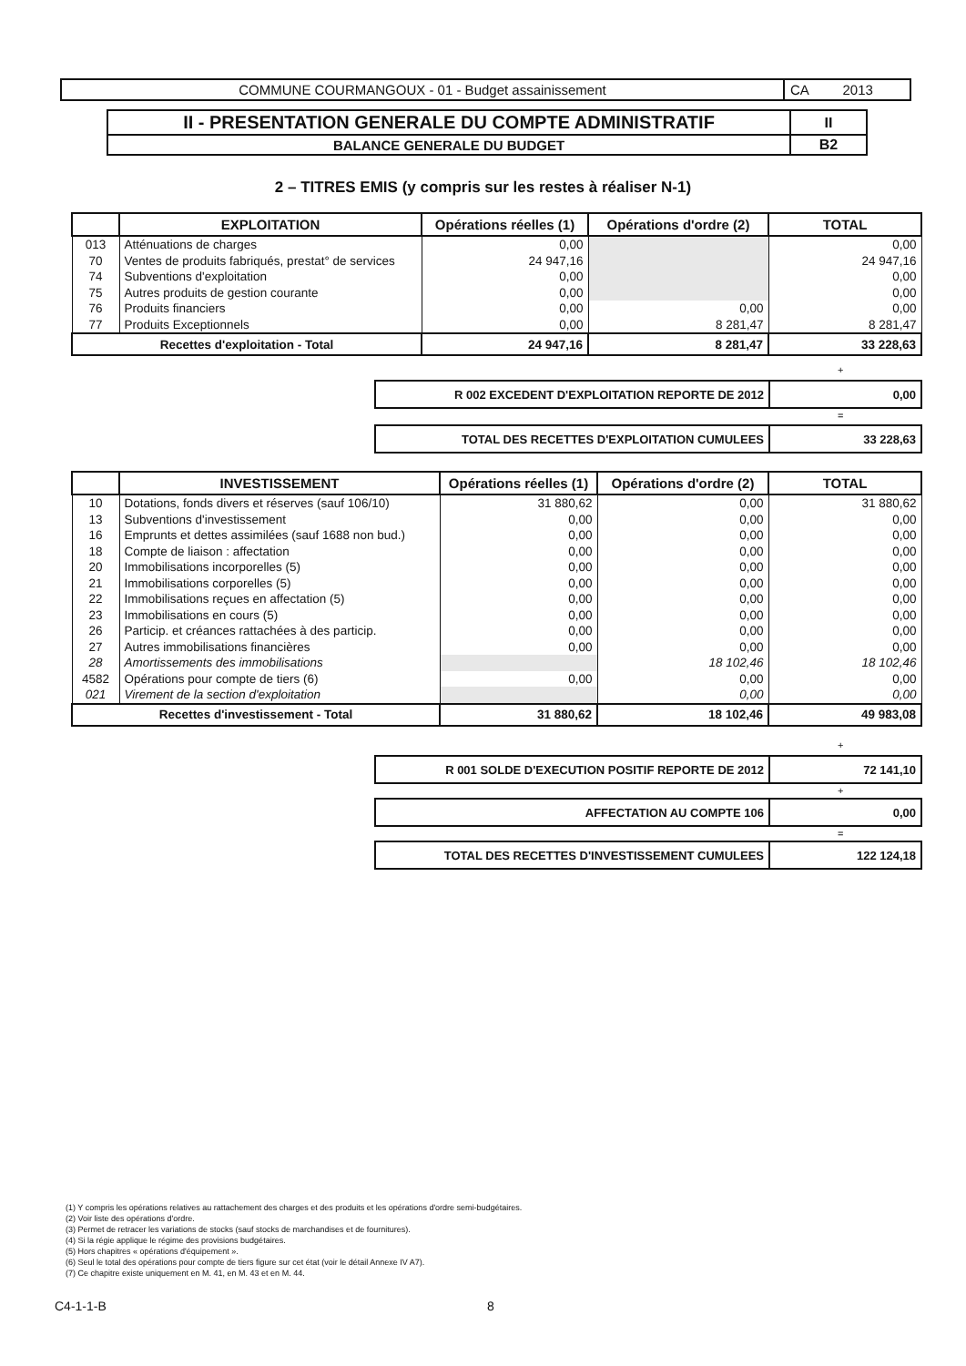| COMMUNE COURMANGOUX - 01 - Budget assainissement | CA 2013 |
| II - PRESENTATION GENERALE DU COMPTE ADMINISTRATIF | II |
| BALANCE GENERALE DU BUDGET | B2 |
2 – TITRES EMIS (y compris sur les restes à réaliser N-1)
| | EXPLOITATION | Opérations réelles (1) | Opérations d'ordre (2) | TOTAL |
| --- | --- | --- | --- | --- |
| 013 | Atténuations de charges | 0,00 | | 0,00 |
| 70 | Ventes de produits fabriqués, prestat° de services | 24 947,16 | | 24 947,16 |
| 74 | Subventions d'exploitation | 0,00 | | 0,00 |
| 75 | Autres produits de gestion courante | 0,00 | | 0,00 |
| 76 | Produits financiers | 0,00 | 0,00 | 0,00 |
| 77 | Produits Exceptionnels | 0,00 | 8 281,47 | 8 281,47 |
| Recettes d'exploitation - Total | | 24 947,16 | 8 281,47 | 33 228,63 |
+
| R 002 EXCEDENT D'EXPLOITATION REPORTE DE 2012 | 0,00 |
=
| TOTAL DES RECETTES D'EXPLOITATION CUMULEES | 33 228,63 |
| | INVESTISSEMENT | Opérations réelles (1) | Opérations d'ordre (2) | TOTAL |
| --- | --- | --- | --- | --- |
| 10 | Dotations, fonds divers et réserves (sauf 106/10) | 31 880,62 | 0,00 | 31 880,62 |
| 13 | Subventions d'investissement | 0,00 | 0,00 | 0,00 |
| 16 | Emprunts et dettes assimilées (sauf 1688 non bud.) | 0,00 | 0,00 | 0,00 |
| 18 | Compte de liaison : affectation | 0,00 | 0,00 | 0,00 |
| 20 | Immobilisations incorporelles (5) | 0,00 | 0,00 | 0,00 |
| 21 | Immobilisations corporelles (5) | 0,00 | 0,00 | 0,00 |
| 22 | Immobilisations reçues en affectation (5) | 0,00 | 0,00 | 0,00 |
| 23 | Immobilisations en cours (5) | 0,00 | 0,00 | 0,00 |
| 26 | Particip. et créances rattachées à des particip. | 0,00 | 0,00 | 0,00 |
| 27 | Autres immobilisations financières | 0,00 | 0,00 | 0,00 |
| 28 | Amortissements des immobilisations | | 18 102,46 | 18 102,46 |
| 4582 | Opérations pour compte de tiers (6) | 0,00 | 0,00 | 0,00 |
| 021 | Virement de la section d'exploitation | | 0,00 | 0,00 |
| Recettes d'investissement - Total | | 31 880,62 | 18 102,46 | 49 983,08 |
+
| R 001 SOLDE D'EXECUTION POSITIF REPORTE DE 2012 | 72 141,10 |
+
| AFFECTATION AU COMPTE 106 | 0,00 |
=
| TOTAL DES RECETTES D'INVESTISSEMENT CUMULEES | 122 124,18 |
(1) Y compris les opérations relatives au rattachement des charges et des produits et les opérations d'ordre semi-budgétaires.
(2) Voir liste des opérations d'ordre.
(3) Permet de retracer les variations de stocks (sauf stocks de marchandises et de fournitures).
(4) Si la régie applique le régime des provisions budgétaires.
(5) Hors chapitres « opérations d'équipement ».
(6) Seul le total des opérations pour compte de tiers figure sur cet état (voir le détail Annexe IV A7).
(7) Ce chapitre existe uniquement en M. 41, en M. 43 et en M. 44.
C4-1-1-B 8